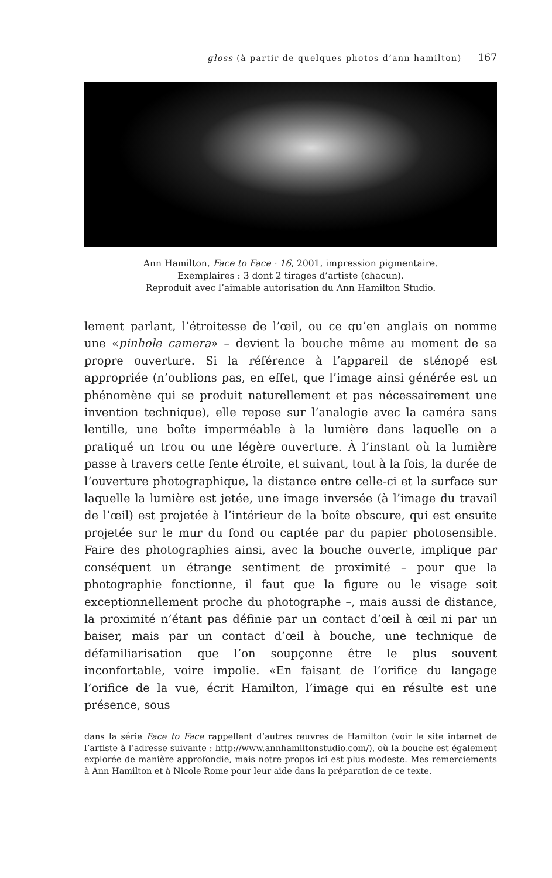gloss (à partir de quelques photos d’ann hamilton) 167
Ann Hamilton, Face to Face · 16, 2001, impression pigmentaire.
Exemplaires : 3 dont 2 tirages d’artiste (chacun).
Reproduit avec l’aimable autorisation du Ann Hamilton Studio.
lement parlant, l’étroitesse de l’œil, ou ce qu’en anglais on nomme une «pinhole camera» – devient la bouche même au moment de sa propre ouverture. Si la référence à l’appareil de sténopé est appropriée (n’oublions pas, en effet, que l’image ainsi générée est un phénomène qui se produit naturellement et pas nécessairement une invention technique), elle repose sur l’analogie avec la caméra sans lentille, une boîte imperméable à la lumière dans laquelle on a pratiqué un trou ou une légère ouverture. À l’instant où la lumière passe à travers cette fente étroite, et suivant, tout à la fois, la durée de l’ouverture photographique, la distance entre celle-ci et la surface sur laquelle la lumière est jetée, une image inversée (à l’image du travail de l’œil) est projetée à l’intérieur de la boîte obscure, qui est ensuite projetée sur le mur du fond ou captée par du papier photosensible. Faire des photographies ainsi, avec la bouche ouverte, implique par conséquent un étrange sentiment de proximité – pour que la photographie fonctionne, il faut que la figure ou le visage soit exceptionnellement proche du photographe –, mais aussi de distance, la proximité n’étant pas définie par un contact d’œil à œil ni par un baiser, mais par un contact d’œil à bouche, une technique de défamiliarisation que l’on soupçonne être le plus souvent inconfortable, voire impolie. «En faisant de l’orifice du langage l’orifice de la vue, écrit Hamilton, l’image qui en résulte est une présence, sous
dans la série Face to Face rappellent d’autres œuvres de Hamilton (voir le site internet de l’artiste à l’adresse suivante : http://www.annhamiltonstudio.com/), où la bouche est également explorée de manière approfondie, mais notre propos ici est plus modeste. Mes remerciements à Ann Hamilton et à Nicole Rome pour leur aide dans la préparation de ce texte.